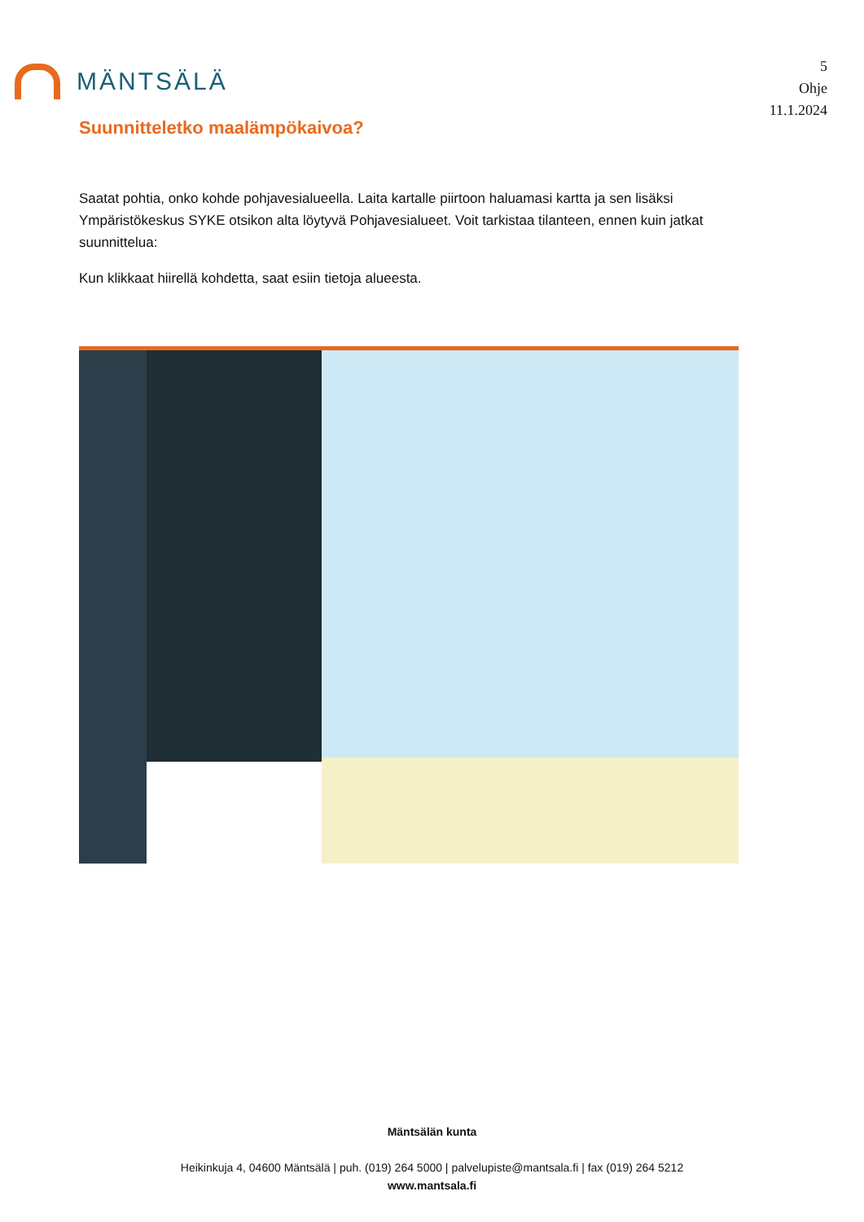MÄNTSÄLÄ
5
Ohje
11.1.2024
Suunnitteletko maalämpökaivoa?
Saatat pohtia, onko kohde pohjavesialueella. Laita kartalle piirtoon haluamasi kartta ja sen lisäksi Ympäristökeskus SYKE otsikon alta löytyvä Pohjavesialueet. Voit tarkistaa tilanteen, ennen kuin jatkat suunnittelua:
Kun klikkaat hiirellä kohdetta, saat esiin tietoja alueesta.
Mäntsälän kunta
Heikinkuja 4, 04600 Mäntsälä | puh. (019) 264 5000 | palvelupiste@mantsala.fi | fax (019) 264 5212
www.mantsala.fi